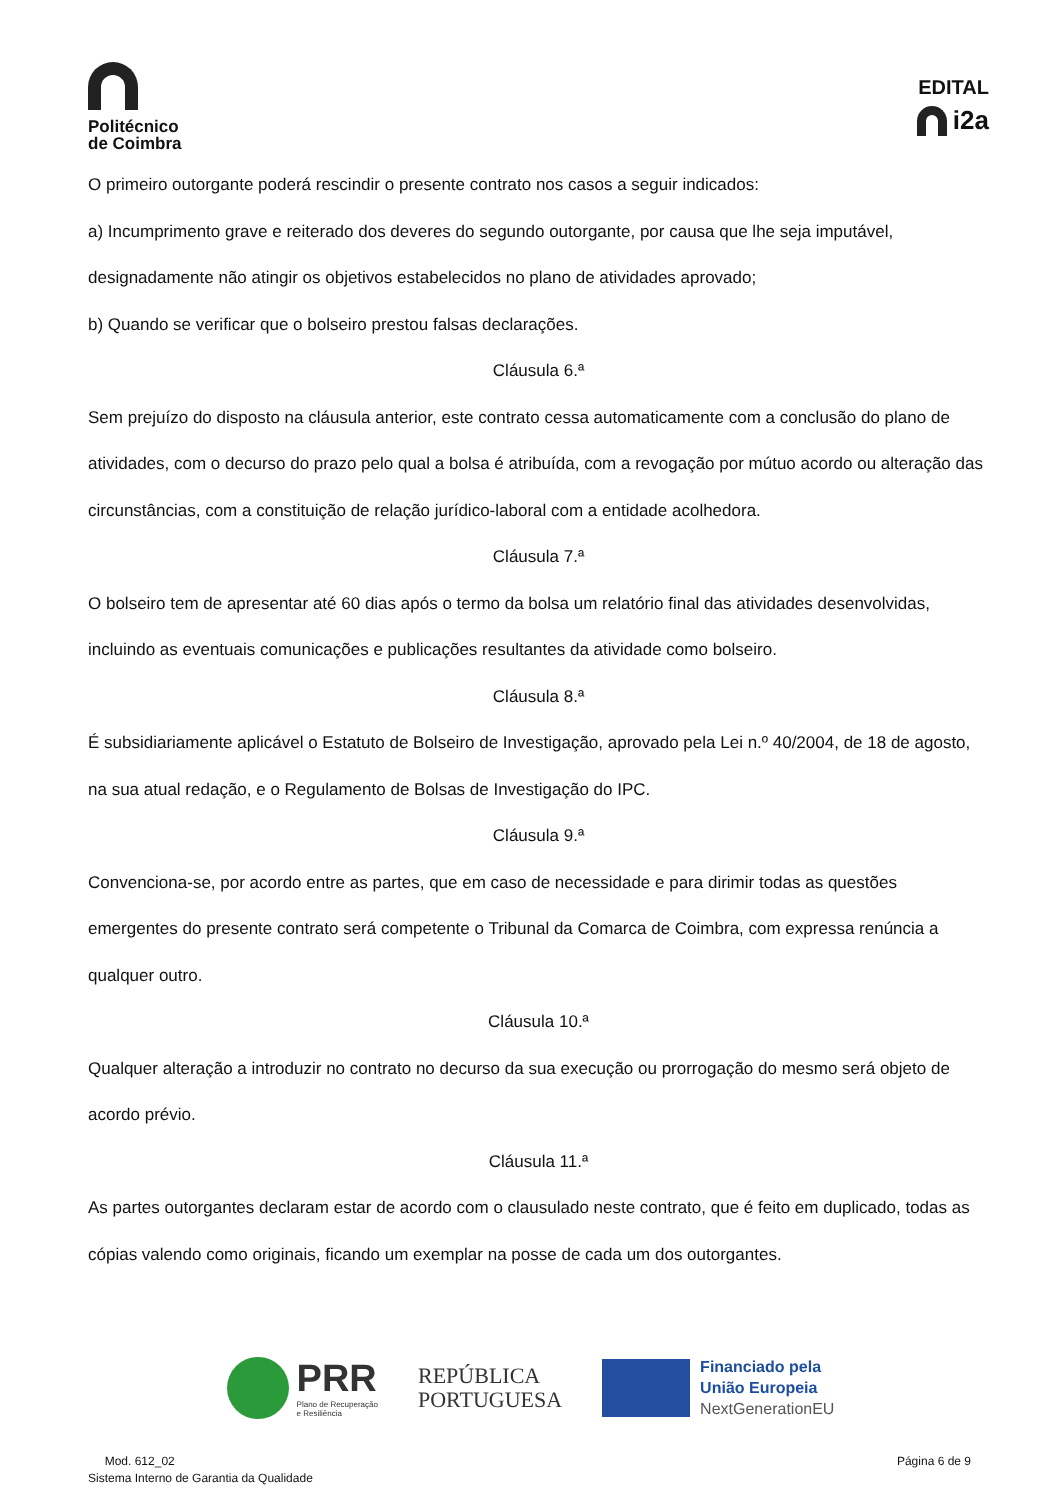Politécnico
de Coimbra
EDITAL
i2a
O primeiro outorgante poderá rescindir o presente contrato nos casos a seguir indicados:
a) Incumprimento grave e reiterado dos deveres do segundo outorgante, por causa que lhe seja imputável, designadamente não atingir os objetivos estabelecidos no plano de atividades aprovado;
b) Quando se verificar que o bolseiro prestou falsas declarações.
Cláusula 6.ª
Sem prejuízo do disposto na cláusula anterior, este contrato cessa automaticamente com a conclusão do plano de atividades, com o decurso do prazo pelo qual a bolsa é atribuída, com a revogação por mútuo acordo ou alteração das circunstâncias, com a constituição de relação jurídico-laboral com a entidade acolhedora.
Cláusula 7.ª
O bolseiro tem de apresentar até 60 dias após o termo da bolsa um relatório final das atividades desenvolvidas, incluindo as eventuais comunicações e publicações resultantes da atividade como bolseiro.
Cláusula 8.ª
É subsidiariamente aplicável o Estatuto de Bolseiro de Investigação, aprovado pela Lei n.º 40/2004, de 18 de agosto, na sua atual redação, e o Regulamento de Bolsas de Investigação do IPC.
Cláusula 9.ª
Convenciona-se, por acordo entre as partes, que em caso de necessidade e para dirimir todas as questões emergentes do presente contrato será competente o Tribunal da Comarca de Coimbra, com expressa renúncia a qualquer outro.
Cláusula 10.ª
Qualquer alteração a introduzir no contrato no decurso da sua execução ou prorrogação do mesmo será objeto de acordo prévio.
Cláusula 11.ª
As partes outorgantes declaram estar de acordo com o clausulado neste contrato, que é feito em duplicado, todas as cópias valendo como originais, ficando um exemplar na posse de cada um dos outorgantes.
PRR
Plano de Recuperação
e Resiliência
REPÚBLICA
PORTUGUESA
Financiado pela
União Europeia
NextGenerationEU
Mod. 612_02
Sistema Interno de Garantia da Qualidade
Página 6 de 9